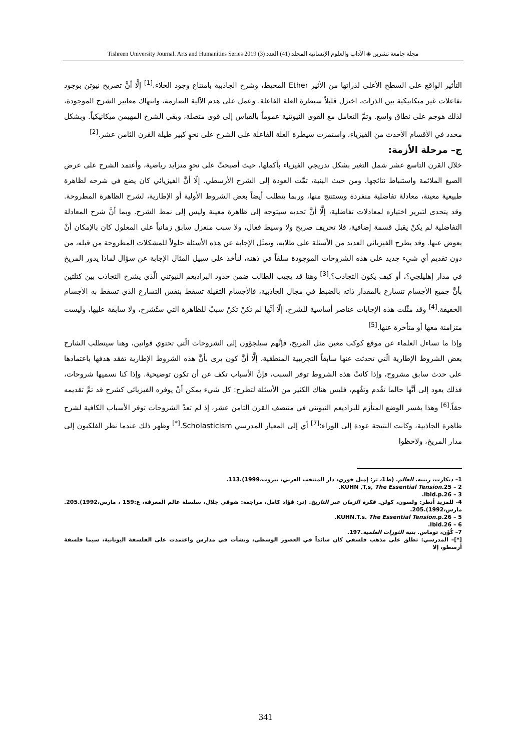مجلة جامعة تشرين ◈ الآداب والعلوم الإنسانية المجلد (41) العدد (3) Tishreen University Journal. Arts and Humanities Series 2019
التأثير الواقع على السطح الأعلى لذراتها من الأثير Ether المحيط، وشرح الجاذبية بامتناع وجود الخلاء.<sup>[1]</sup> إلَّا أنَّ تصريح نيوتن بوجود تفاعلات غير ميكانيكية بين الذرات، اختزل قليلاً سيطرة العلة الفاعلة. وعمل على هدم الآلية الصارمة، وانتهاك معايير الشرح الموجودة، لذلك هوجم على نطاق واسع. وتمَّ التعامل مع القوى النيوتنية عموماً بالقياس إلى قوى متصلة، وبقي الشرح المهيمن ميكانيكياً. وبشكل محدد في الأقسام الأحدث من الفيزياء، واستمرت سيطرة العلة الفاعلة على الشرح على نحوٍ كبير طيلة القرن الثامن عشر.<sup>[2]</sup>
ج– مرحلة الأزمة:
خلال القرن التاسع عشر شمل التغير بشكل تدريجي الفيزياء بأكملها، حيث أصبحتْ على نحوٍ متزايد رياضية، وأعتمد الشرح على عرض الصيغ الملائمة واستنباط نتائجها. ومن حيث البنية، تمَّت العودة إلى الشرح الأرسطي. إلّا أنَّ الفيزيائي كان يضع في شرحه لظاهرة طبيعية معينة، معادلة تفاضلية منفردة ويستنتج منها، وربما يتطلب أيضاً بعض الشروط الأولية أو الإطارية، لشرح الظاهرة المطروحة. وقد يتحدى لتبرير اختياره لمعادلات تفاضلية، إلَّا أنَّ تحديه سيتوجه إلى ظاهرة معينة وليس إلى نمط الشرح. وبما أنَّ شرح المعادلة التفاضلية لم يكنْ يقبل قسمة إضافية، فلا تحريف صريح ولا وسيط فعال، ولا سبب منعزل سابق زمانياً على المعلول كان بالإمكان أنْ يعوض عنها. وقد يطرح الفيزيائي العديد من الأسئلة على طلابه، وتمثّل الإجابة عن هذه الأسئلة حلولاً للمشكلات المطروحة من قبله، من دون تقديم أي شيء جديد على هذه الشروحات الموجودة سلفاً في ذهنه، لنأخذ على سبيل المثال الإجابة عن سؤال لماذا يدور المريخ في مدار إهليلجي؟، أو كيف يكون التجاذب؟.<sup>[3]</sup> وهنا قد يجيب الطالب ضمن حدود البراديغم النيوتني الّذي يشرح التجاذب بين كتلتين بأنَّ جميع الأجسام تتسارع بالمقدار ذاته بالضبط في مجال الجاذبية، فالأجسام الثقيلة تسقط بنفس التسارع الذي تسقط به الأجسام الخفيفة.<sup>[4]</sup> وقد مثّلت هذه الإجابات عناصر أساسية للشرح، إلّا أنَّها لم تكنْ تكنْ سببً للظاهرة التي ستُشرح، ولا سابقة عليها، وليست متزامنة معها أو متأخرة عنها.<sup>[5]</sup>
وإذا ما تساءل العلماء عن موقع كوكب معين مثل المريخ، فإنَّهم سيلجؤون إلى الشروحات الّتي تحتوي قوانين، وهنا سيتطلب الشارح بعض الشروط الإطارية الّتي تحدثت عنها سابقاً التجريبية المنطقية، إلَّا أنَّ كون يرى بأنَّ هذه الشروط الإطارية تفقد هدفها باعتمادها على حدث سابق مشروح، وإذا كانتْ هذه الشروط توفر السبب، فإنَّ الأسباب تكف عن أن تكون توضيحية. وإذا كنا نسميها شروحات، فذلك يعود إلى أنَّها حالما تقُدم وتفُهم، فليس هناك الكثير من الأسئلة لتطرح: كل شيء يمكن أنْ يوفره الفيزيائي كشرح قد تمَّ تقديمه حقاً.<sup>[6]</sup> وهذا يفسر الوضع المتأزم للبراديغم النيوتني في منتصف القرن الثامن عشر، إذ لم تعدْ الشروحات توفر الأسباب الكافية لشرح ظاهرة الجاذبية، وكانت النتيجة عودة إلى الوراء؛<sup>[7]</sup> أي إلى المعيار المدرسي Scholasticism.<sup>[*]</sup> وظهر ذلك عندما نظر الفلكيون إلى مدار المريخ، ولاحظوا
1– ديكارت، رينيه. العالم. (ط1، تر: إميل خوري، دار المنتخب العربي، بيروت،1999).113.
2 – KUHN ,T,s, The Essential Tension.25.
3 – Ibid.p.26.
4- للمزيد أنظر: ولسون، كولن. فكرة الزمان عبر التاريخ. (تر: فؤاد كامل، مراجعة: شوقي جلال، سلسلة عالم المعرفة، ع:159 ، مارس،1992).205. مارس،1992).205.
5 – KUHN.T.s. The Essential Tension.p.26.
6 – Ibid.26.
7– كُوْن، توماس. بنية الثورات العلمية.197.
[*]– المدرسي: تطلق على مذهب فلسفي كان سائداً في العصور الوسطى، ونشأت في مدارس واعتمدت على الفلسفة اليونانية، سيما فلسفة أرسطو، إلا
341